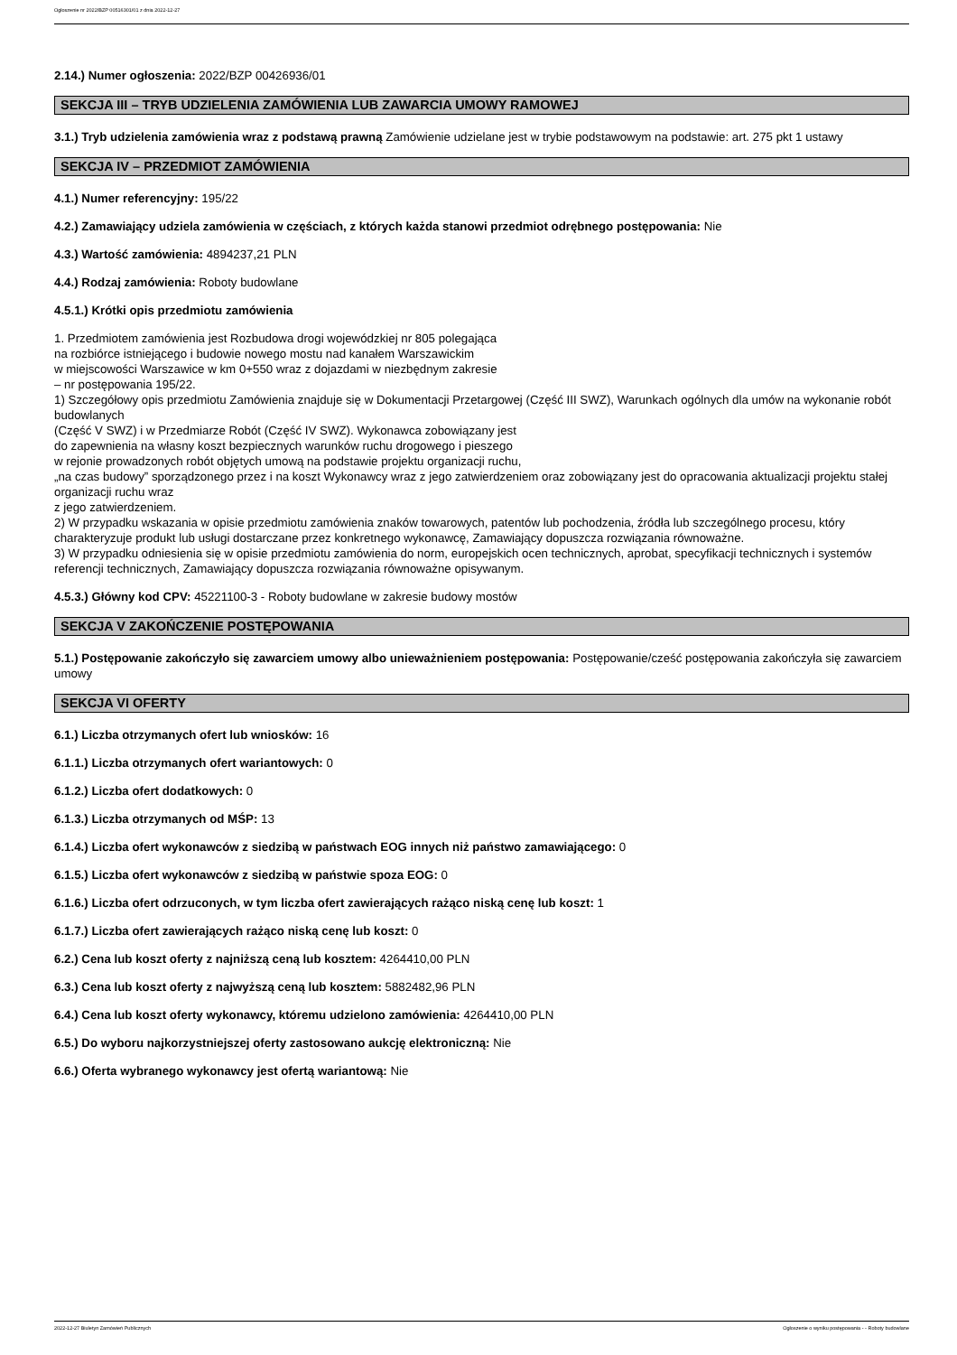Ogłoszenie nr 2022/BZP 00516301/01 z dnia 2022-12-27
2.14.) Numer ogłoszenia: 2022/BZP 00426936/01
SEKCJA III – TRYB UDZIELENIA ZAMÓWIENIA LUB ZAWARCIA UMOWY RAMOWEJ
3.1.) Tryb udzielenia zamówienia wraz z podstawą prawną Zamówienie udzielane jest w trybie podstawowym na podstawie: art. 275 pkt 1 ustawy
SEKCJA IV – PRZEDMIOT ZAMÓWIENIA
4.1.) Numer referencyjny: 195/22
4.2.) Zamawiający udziela zamówienia w częściach, z których każda stanowi przedmiot odrębnego postępowania: Nie
4.3.) Wartość zamówienia: 4894237,21 PLN
4.4.) Rodzaj zamówienia: Roboty budowlane
4.5.1.) Krótki opis przedmiotu zamówienia
1. Przedmiotem zamówienia jest Rozbudowa drogi wojewódzkiej nr 805 polegająca
na rozbiórce istniejącego i budowie nowego mostu nad kanałem Warszawickim
w miejscowości Warszawice w km 0+550 wraz z dojazdami w niezbędnym zakresie
– nr postępowania 195/22.
1) Szczegółowy opis przedmiotu Zamówienia znajduje się w Dokumentacji Przetargowej (Część III SWZ), Warunkach ogólnych dla umów na wykonanie robót budowlanych
(Część V SWZ) i w Przedmiarze Robót (Część IV SWZ). Wykonawca zobowiązany jest
do zapewnienia na własny koszt bezpiecznych warunków ruchu drogowego i pieszego
w rejonie prowadzonych robót objętych umową na podstawie projektu organizacji ruchu,
„na czas budowy” sporządzonego przez i na koszt Wykonawcy wraz z jego zatwierdzeniem oraz zobowiązany jest do opracowania aktualizacji projektu stałej organizacji ruchu wraz
z jego zatwierdzeniem.
2) W przypadku wskazania w opisie przedmiotu zamówienia znaków towarowych, patentów lub pochodzenia, źródła lub szczególnego procesu, który charakteryzuje produkt lub usługi dostarczane przez konkretnego wykonawcę, Zamawiający dopuszcza rozwiązania równoważne.
3) W przypadku odniesienia się w opisie przedmiotu zamówienia do norm, europejskich ocen technicznych, aprobat, specyfikacji technicznych i systemów referencji technicznych, Zamawiający dopuszcza rozwiązania równoważne opisywanym.
4.5.3.) Główny kod CPV: 45221100-3 - Roboty budowlane w zakresie budowy mostów
SEKCJA V ZAKOŃCZENIE POSTĘPOWANIA
5.1.) Postępowanie zakończyło się zawarciem umowy albo unieważnieniem postępowania: Postępowanie/cześć postępowania zakończyła się zawarciem umowy
SEKCJA VI OFERTY
6.1.) Liczba otrzymanych ofert lub wniosków: 16
6.1.1.) Liczba otrzymanych ofert wariantowych: 0
6.1.2.) Liczba ofert dodatkowych: 0
6.1.3.) Liczba otrzymanych od MŚP: 13
6.1.4.) Liczba ofert wykonawców z siedzibą w państwach EOG innych niż państwo zamawiającego: 0
6.1.5.) Liczba ofert wykonawców z siedzibą w państwie spoza EOG: 0
6.1.6.) Liczba ofert odrzuconych, w tym liczba ofert zawierających rażąco niską cenę lub koszt: 1
6.1.7.) Liczba ofert zawierających rażąco niską cenę lub koszt: 0
6.2.) Cena lub koszt oferty z najniższą ceną lub kosztem: 4264410,00 PLN
6.3.) Cena lub koszt oferty z najwyższą ceną lub kosztem: 5882482,96 PLN
6.4.) Cena lub koszt oferty wykonawcy, któremu udzielono zamówienia: 4264410,00 PLN
6.5.) Do wyboru najkorzystniejszej oferty zastosowano aukcję elektroniczną: Nie
6.6.) Oferta wybranego wykonawcy jest ofertą wariantową: Nie
2022-12-27 Biuletyn Zamówień Publicznych Ogłoszenie o wyniku postępowania - - Roboty budowlane